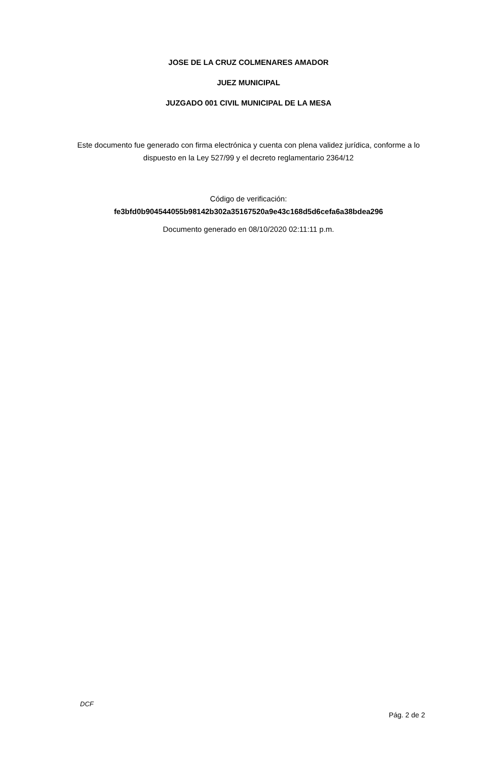JOSE DE LA CRUZ COLMENARES AMADOR
JUEZ MUNICIPAL
JUZGADO 001 CIVIL MUNICIPAL DE LA MESA
Este documento fue generado con firma electrónica y cuenta con plena validez jurídica, conforme a lo dispuesto en la Ley 527/99 y el decreto reglamentario 2364/12
Código de verificación:
fe3bfd0b904544055b98142b302a35167520a9e43c168d5d6cefa6a38bdea296
Documento generado en 08/10/2020 02:11:11 p.m.
DCF
Pág. 2 de 2